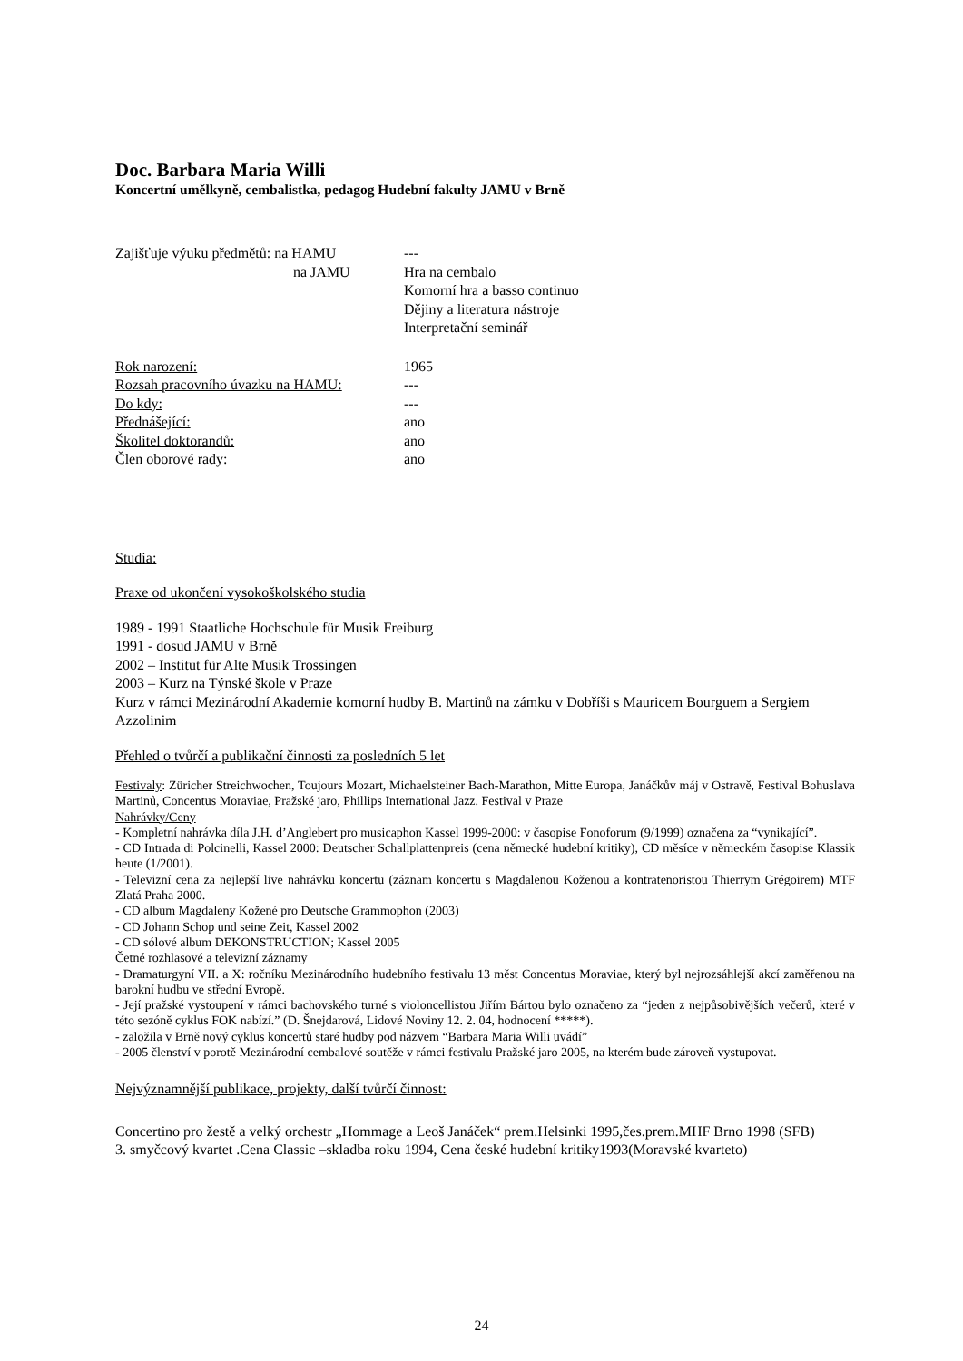Doc. Barbara Maria Willi
Koncertní umělkyně, cembalistka, pedagog Hudební fakulty JAMU v Brně
Zajišťuje výuku předmětů: na HAMU ---
na JAMU Hra na cembalo
Komorní hra a basso continuo
Dějiny a literatura nástroje
Interpretační seminář
Rok narození: 1965
Rozsah pracovního úvazku na HAMU: ---
Do kdy: ---
Přednášející: ano
Školitel doktorandů: ano
Člen oborové rady: ano
Studia:
Praxe od ukončení vysokoškolského studia
1989 - 1991 Staatliche Hochschule für Musik Freiburg
1991 - dosud JAMU v Brně
2002 – Institut für Alte Musik Trossingen
2003 – Kurz na Týnské škole v Praze
Kurz v rámci Mezinárodní Akademie komorní hudby B. Martinů na zámku v Dobříši s Mauricem Bourguem a Sergiem Azzolinim
Přehled o tvůrčí a publikační činnosti za posledních 5 let
Festivaly: Züricher Streichwochen, Toujours Mozart, Michaelsteiner Bach-Marathon, Mitte Europa, Janáčkův máj v Ostravě, Festival Bohuslava Martinů, Concentus Moraviae, Pražské jaro, Phillips International Jazz. Festival v Praze
Nahrávky/Ceny
- Kompletní nahrávka díla J.H. d’Anglebert pro musicaphon Kassel 1999-2000: v časopise Fonoforum (9/1999) označena za “vynikající”.
- CD Intrada di Polcinelli, Kassel 2000: Deutscher Schallplattenpreis (cena německé hudební kritiky), CD měsíce v německém časopise Klassik heute (1/2001).
- Televizní cena za nejlepší live nahrávku koncertu (záznam koncertu s Magdalenou Koženou a kontratenoristou Thierrym Grégoirem) MTF Zlatá Praha 2000.
- CD album Magdaleny Kožené pro Deutsche Grammophon (2003)
- CD Johann Schop und seine Zeit, Kassel 2002
- CD sólové album DEKONSTRUCTION; Kassel 2005
Četné rozhlasové a televizní záznamy
- Dramaturgyní VII. a X: ročníku Mezinárodního hudebního festivalu 13 měst Concentus Moraviae, který byl nejrozsáhlejší akcí zaměřenou na barokní hudbu ve střední Evropě.
- Její pražské vystoupení v rámci bachovského turné s violoncellistou Jiřím Bártou bylo označeno za “jeden z nejpůsobivějších večerů, které v této sezóně cyklus FOK nabízí.” (D. Šnejdarová, Lidové Noviny 12. 2. 04, hodnocení *****).
- založila v Brně nový cyklus koncertů staré hudby pod názvem “Barbara Maria Willi uvádí”
- 2005 členství v porotě Mezinárodní cembalové soutěže v rámci festivalu Pražské jaro 2005, na kterém bude zároveň vystupovat.
Nejvýznamnější publikace, projekty, další tvůrčí činnost:
Concertino pro žestě a velký orchestr „Hommage a Leoš Janáček“ prem.Helsinki 1995,čes.prem.MHF Brno 1998 (SFB)
3. smyčcový kvartet .Cena Classic –skladba roku 1994, Cena české hudební kritiky1993(Moravské kvarteto)
24